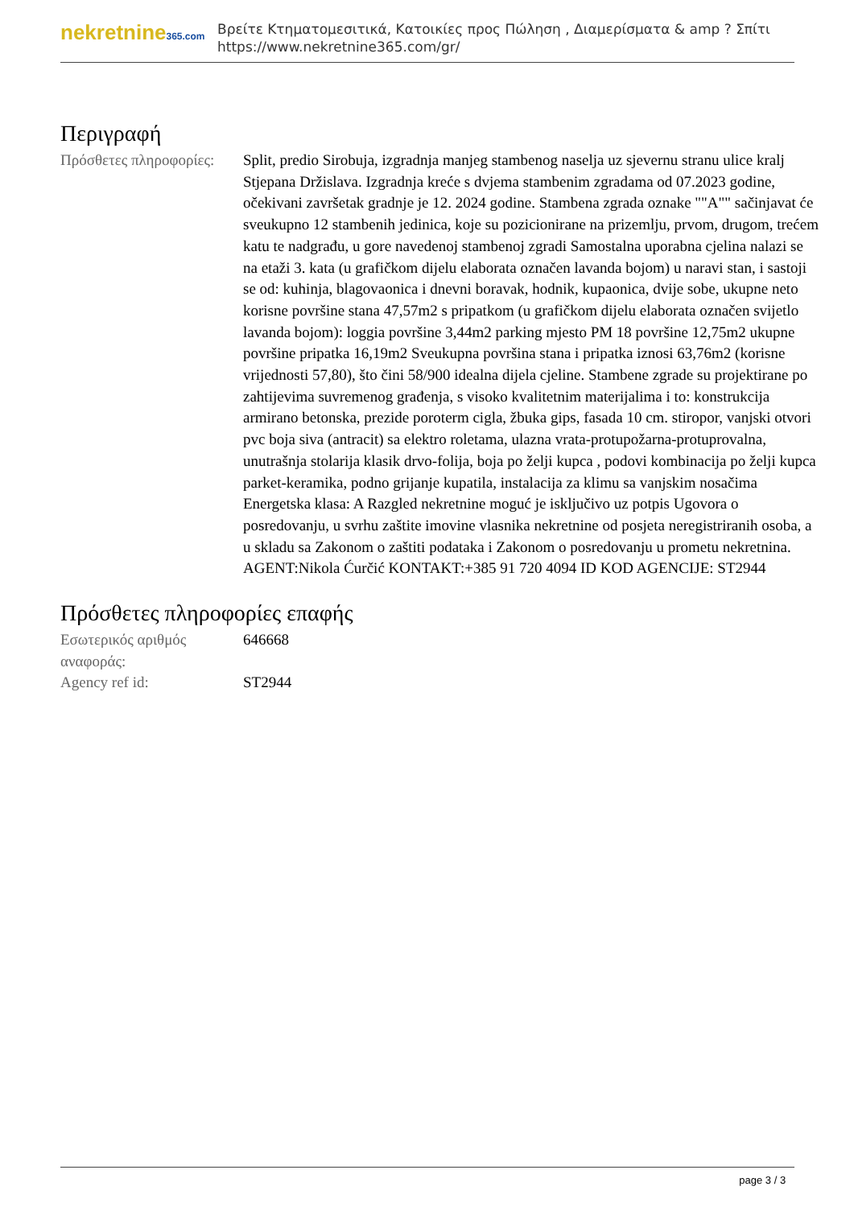nekretnine365.com
Βρείτε Κτηματομεσιτικά, Κατοικίες προς Πώληση , Διαμερίσματα & amp ? Σπίτι
https://www.nekretnine365.com/gr/
Περιγραφή
| Πρόσθετες πληροφορίες: | Split, predio Sirobuja, izgradnja manjeg stambenog naselja uz sjevernu stranu ulice kralj Stjepana Držislava. Izgradnja kreće s dvjema stambenim zgradama od 07.2023 godine, očekivani završetak gradnje je 12. 2024 godine. Stambena zgrada oznake ""A"" sačinjavat će sveukupno 12 stambenih jedinica, koje su pozicionirane na prizemlju, prvom, drugom, trećem katu te nadgrađu, u gore navedenoj stambenoj zgradi Samostalna uporabna cjelina nalazi se na etaži 3. kata (u grafičkom dijelu elaborata označen lavanda bojom) u naravi stan, i sastoji se od: kuhinja, blagovaonica i dnevni boravak, hodnik, kupaonica, dvije sobe, ukupne neto korisne površine stana 47,57m2 s pripatkom (u grafičkom dijelu elaborata označen svijetlo lavanda bojom): loggia površine 3,44m2 parking mjesto PM 18 površine 12,75m2 ukupne površine pripatka 16,19m2 Sveukupna površina stana i pripatka iznosi 63,76m2 (korisne vrijednosti 57,80), što čini 58/900 idealna dijela cjeline. Stambene zgrade su projektirane po zahtijevima suvremenog građenja, s visoko kvalitetnim materijalima i to: konstrukcija armirano betonska, prezide poroterm cigla, žbuka gips, fasada 10 cm. stiropor, vanjski otvori pvc boja siva (antracit) sa elektro roletama, ulazna vrata-protupožarna-protuprovalna, unutrašnja stolarija klasik drvo-folija, boja po želji kupca , podovi kombinacija po želji kupca parket-keramika, podno grijanje kupatila, instalacija za klimu sa vanjskim nosačima Energetska klasa: A Razgled nekretnine moguć je isključivo uz potpis Ugovora o posredovanju, u svrhu zaštite imovine vlasnika nekretnine od posjeta neregistriranih osoba, a u skladu sa Zakonom o zaštiti podataka i Zakonom o posredovanju u prometu nekretnina. AGENT:Nikola Ćurčić KONTAKT:+385 91 720 4094 ID KOD AGENCIJE: ST2944 |
Πρόσθετες πληροφορίες επαφής
| Εσωτερικός αριθμός αναφοράς: | 646668 |
| Agency ref id: | ST2944 |
page 3 / 3